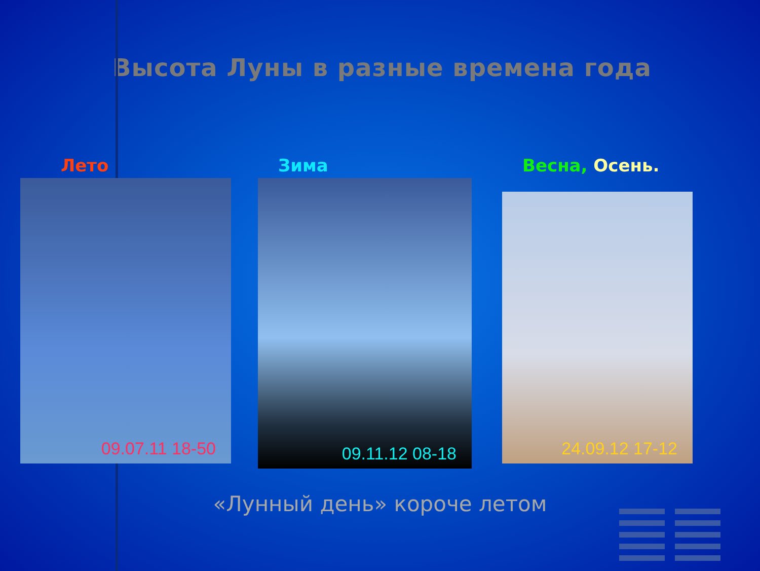Высота Луны в разные времена года
Лето
09.07.11 18-50
Зима
09.11.12 08-18
Весна, Осень.
24.09.12 17-12
«Лунный день» короче летом